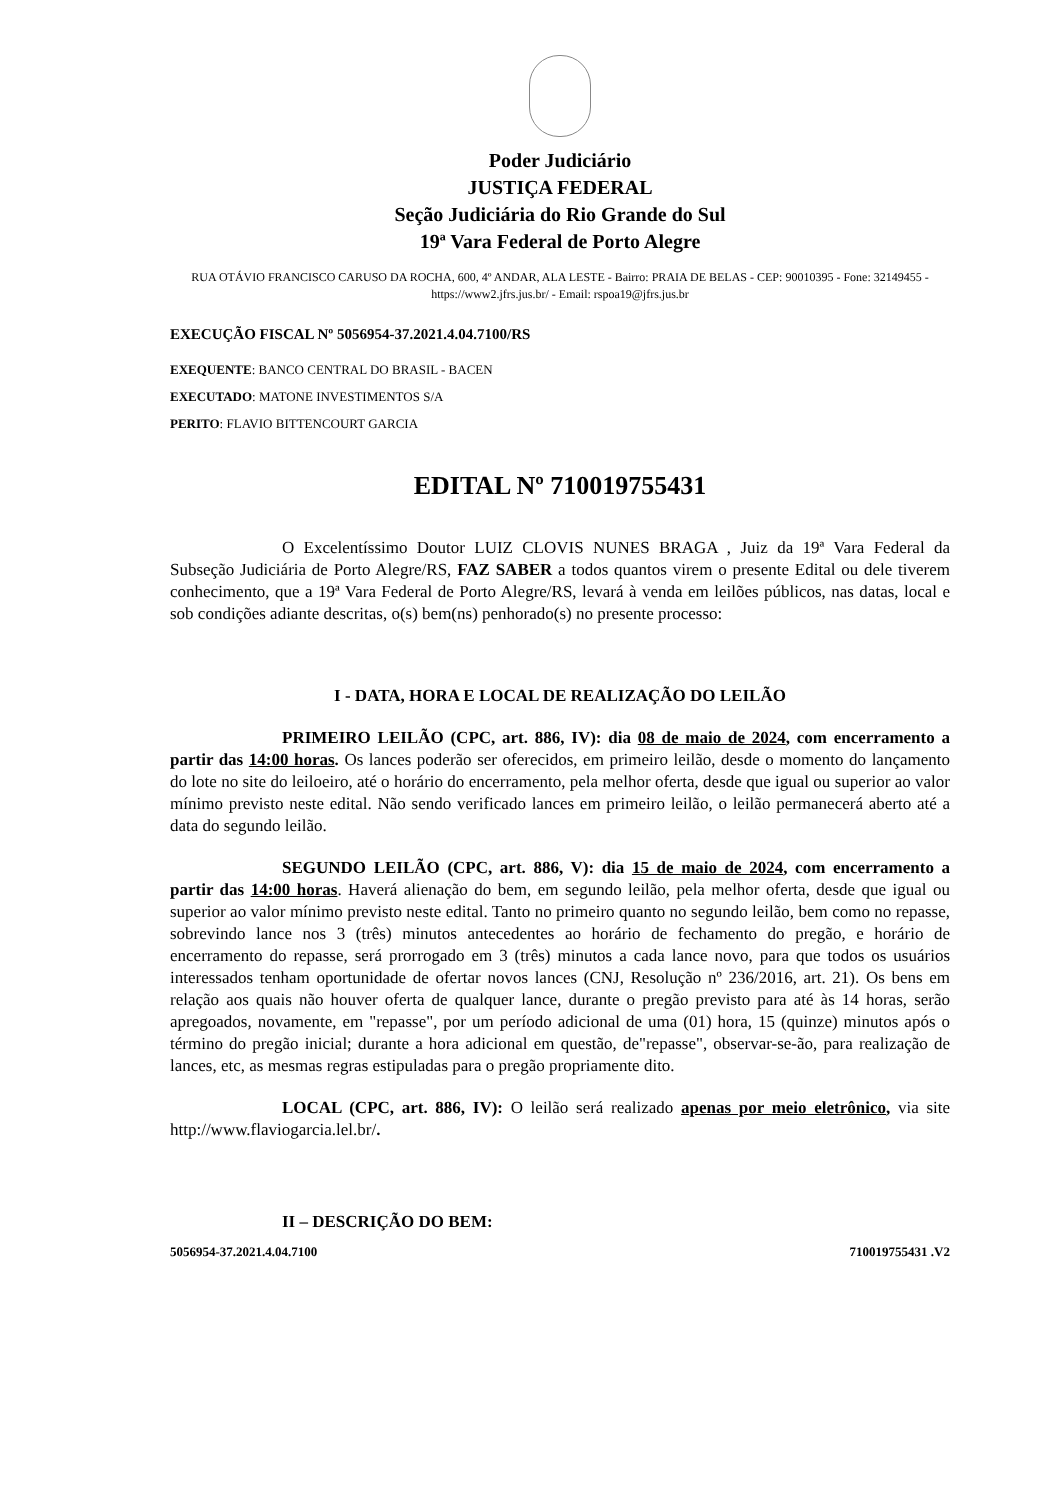Poder Judiciário
JUSTIÇA FEDERAL
Seção Judiciária do Rio Grande do Sul
19ª Vara Federal de Porto Alegre
RUA OTÁVIO FRANCISCO CARUSO DA ROCHA, 600, 4º ANDAR, ALA LESTE - Bairro: PRAIA DE BELAS - CEP: 90010395 - Fone: 32149455 - https://www2.jfrs.jus.br/ - Email: rspoa19@jfrs.jus.br
EXECUÇÃO FISCAL Nº 5056954-37.2021.4.04.7100/RS
EXEQUENTE: BANCO CENTRAL DO BRASIL - BACEN
EXECUTADO: MATONE INVESTIMENTOS S/A
PERITO: FLAVIO BITTENCOURT GARCIA
EDITAL Nº 710019755431
O Excelentíssimo Doutor LUIZ CLOVIS NUNES BRAGA , Juiz da 19ª Vara Federal da Subseção Judiciária de Porto Alegre/RS, FAZ SABER a todos quantos virem o presente Edital ou dele tiverem conhecimento, que a 19ª Vara Federal de Porto Alegre/RS, levará à venda em leilões públicos, nas datas, local e sob condições adiante descritas, o(s) bem(ns) penhorado(s) no presente processo:
I - DATA, HORA E LOCAL DE REALIZAÇÃO DO LEILÃO
PRIMEIRO LEILÃO (CPC, art. 886, IV): dia 08 de maio de 2024, com encerramento a partir das 14:00 horas. Os lances poderão ser oferecidos, em primeiro leilão, desde o momento do lançamento do lote no site do leiloeiro, até o horário do encerramento, pela melhor oferta, desde que igual ou superior ao valor mínimo previsto neste edital. Não sendo verificado lances em primeiro leilão, o leilão permanecerá aberto até a data do segundo leilão.
SEGUNDO LEILÃO (CPC, art. 886, V): dia 15 de maio de 2024, com encerramento a partir das 14:00 horas. Haverá alienação do bem, em segundo leilão, pela melhor oferta, desde que igual ou superior ao valor mínimo previsto neste edital. Tanto no primeiro quanto no segundo leilão, bem como no repasse, sobrevindo lance nos 3 (três) minutos antecedentes ao horário de fechamento do pregão, e horário de encerramento do repasse, será prorrogado em 3 (três) minutos a cada lance novo, para que todos os usuários interessados tenham oportunidade de ofertar novos lances (CNJ, Resolução nº 236/2016, art. 21). Os bens em relação aos quais não houver oferta de qualquer lance, durante o pregão previsto para até às 14 horas, serão apregoados, novamente, em "repasse", por um período adicional de uma (01) hora, 15 (quinze) minutos após o término do pregão inicial; durante a hora adicional em questão, de"repasse", observar-se-ão, para realização de lances, etc, as mesmas regras estipuladas para o pregão propriamente dito.
LOCAL (CPC, art. 886, IV): O leilão será realizado apenas por meio eletrônico, via site http://www.flaviogarcia.lel.br/.
II – DESCRIÇÃO DO BEM:
5056954-37.2021.4.04.7100 710019755431 .V2